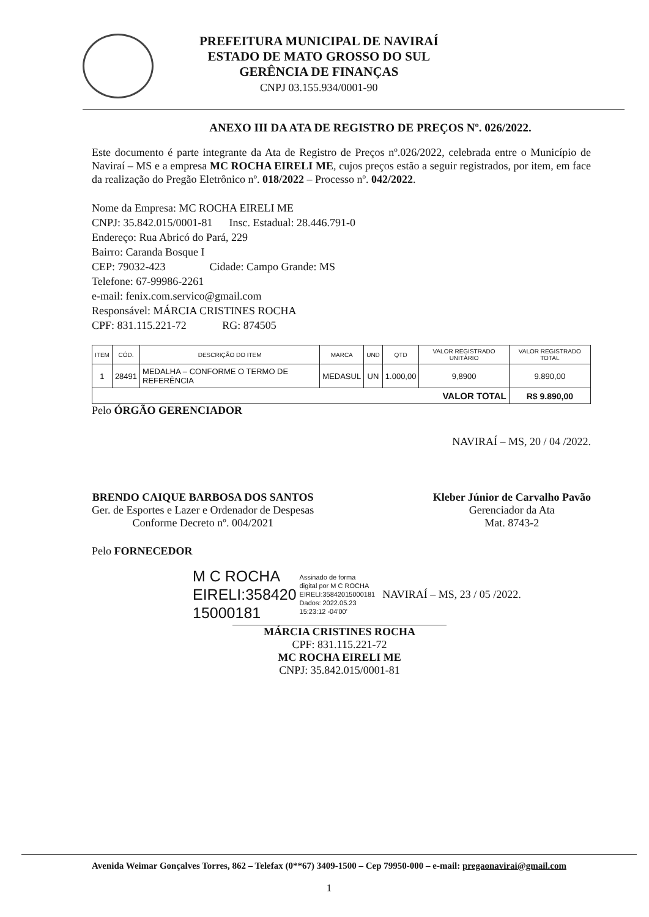PREFEITURA MUNICIPAL DE NAVIRAÍ
ESTADO DE MATO GROSSO DO SUL
GERÊNCIA DE FINANÇAS
CNPJ 03.155.934/0001-90
ANEXO III DA ATA DE REGISTRO DE PREÇOS Nº. 026/2022.
Este documento é parte integrante da Ata de Registro de Preços nº.026/2022, celebrada entre o Município de Naviraí – MS e a empresa MC ROCHA EIRELI ME, cujos preços estão a seguir registrados, por item, em face da realização do Pregão Eletrônico nº. 018/2022 – Processo nº. 042/2022.
Nome da Empresa: MC ROCHA EIRELI ME
CNPJ: 35.842.015/0001-81 Insc. Estadual: 28.446.791-0
Endereço: Rua Abricó do Pará, 229
Bairro: Caranda Bosque I
CEP: 79032-423 Cidade: Campo Grande: MS
Telefone: 67-99986-2261
e-mail: fenix.com.servico@gmail.com
Responsável: MÁRCIA CRISTINES ROCHA
CPF: 831.115.221-72 RG: 874505
| ITEM | CÓD. | DESCRIÇÃO DO ITEM | MARCA | UND | QTD | VALOR REGISTRADO UNITÁRIO | VALOR REGISTRADO TOTAL |
| --- | --- | --- | --- | --- | --- | --- | --- |
| 1 | 28491 | MEDALHA – CONFORME O TERMO DE REFERÊNCIA | MEDASUL | UN | 1.000,00 | 9,8900 | 9.890,00 |
| VALOR TOTAL | | | | | | | R$ 9.890,00 |
Pelo ÓRGÃO GERENCIADOR
NAVIRAÍ – MS, 20 / 04 /2022.
BRENDO CAIQUE BARBOSA DOS SANTOS
Ger. de Esportes e Lazer e Ordenador de Despesas
Conforme Decreto nº. 004/2021
Kleber Júnior de Carvalho Pavão
Gerenciador da Ata
Mat. 8743-2
Pelo FORNECEDOR
M C ROCHA
EIRELI:358420
15000181
Assinado de forma
digital por M C ROCHA
EIRELI:35842015000181
Dados: 2022.05.23
15:23:12 -04'00'
NAVIRAÍ – MS, 23 / 05 /2022.
MÁRCIA CRISTINES ROCHA
CPF: 831.115.221-72
MC ROCHA EIRELI ME
CNPJ: 35.842.015/0001-81
Avenida Weimar Gonçalves Torres, 862 – Telefax (0**67) 3409-1500 – Cep 79950-000 – e-mail: pregaonavirai@gmail.com
1